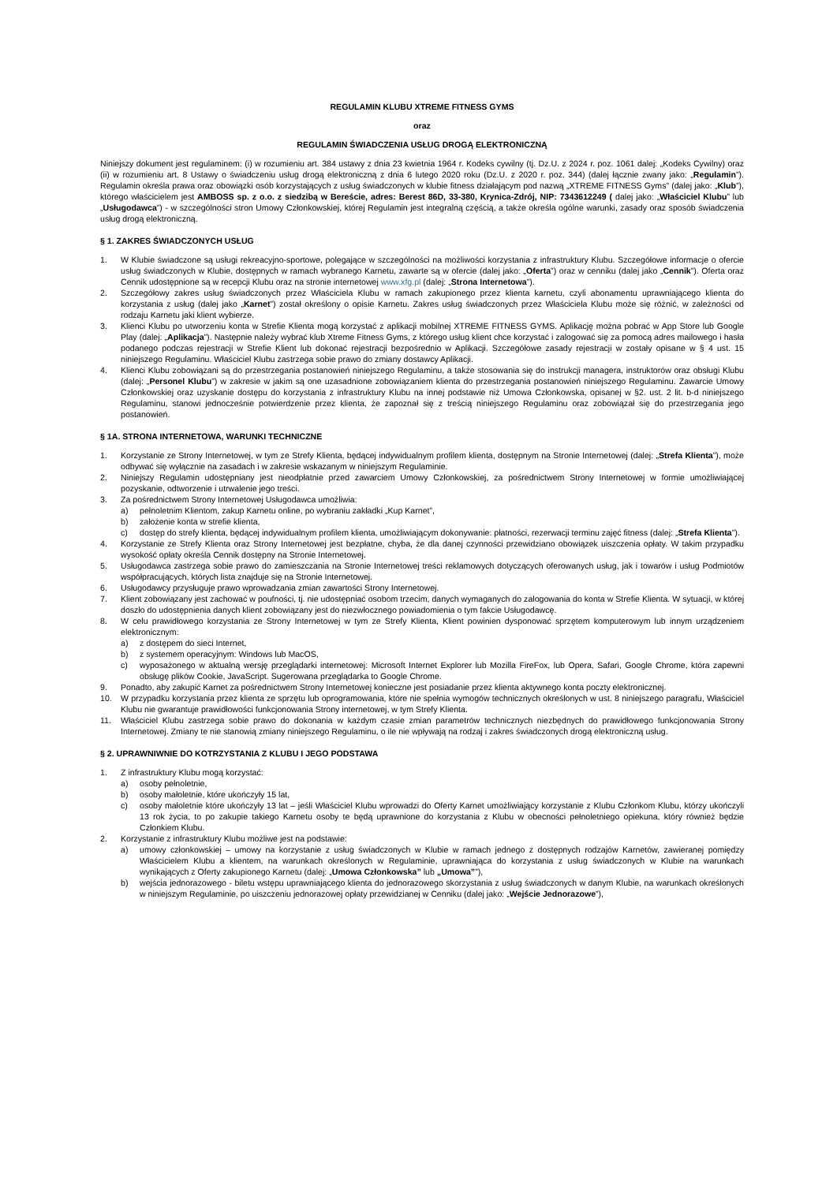REGULAMIN KLUBU XTREME FITNESS GYMS
oraz
REGULAMIN ŚWIADCZENIA USŁUG DROGĄ ELEKTRONICZNĄ
Niniejszy dokument jest regulaminem: (i) w rozumieniu art. 384 ustawy z dnia 23 kwietnia 1964 r. Kodeks cywilny (tj. Dz.U. z 2024 r. poz. 1061 dalej: „Kodeks Cywilny) oraz (ii) w rozumieniu art. 8 Ustawy o świadczeniu usług drogą elektroniczną z dnia 6 lutego 2020 roku (Dz.U. z 2020 r. poz. 344) (dalej łącznie zwany jako: „Regulamin”). Regulamin określa prawa oraz obowiązki osób korzystających z usług świadczonych w klubie fitness działającym pod nazwą „XTREME FITNESS Gyms” (dalej jako: „Klub”), którego właścicielem jest AMBOSS sp. z o.o. z siedzibą w Bereście, adres: Berest 86D, 33-380, Krynica-Zdrój, NIP: 7343612249 ( dalej jako: „Właściciel Klubu” lub „Usługodawca”) - w szczególności stron Umowy Członkowskiej, której Regulamin jest integralną częścią, a także określa ogólne warunki, zasady oraz sposób świadczenia usług drogą elektroniczną.
§ 1. ZAKRES ŚWIADCZONYCH USŁUG
1. W Klubie świadczone są usługi rekreacyjno-sportowe, polegające w szczególności na możliwości korzystania z infrastruktury Klubu. Szczegółowe informacje o ofercie usług świadczonych w Klubie, dostępnych w ramach wybranego Karnetu, zawarte są w ofercie (dalej jako: „Oferta”) oraz w cenniku (dalej jako „Cennik”). Oferta oraz Cennik udostępnione są w recepcji Klubu oraz na stronie internetowej www.xfg.pl (dalej: „Strona Internetowa”).
2. Szczegółowy zakres usług świadczonych przez Właściciela Klubu w ramach zakupionego przez klienta karnetu, czyli abonamentu uprawniającego klienta do korzystania z usług (dalej jako „Karnet”) został określony o opisie Karnetu. Zakres usług świadczonych przez Właściciela Klubu może się różnić, w zależności od rodzaju Karnetu jaki klient wybierze.
3. Klienci Klubu po utworzeniu konta w Strefie Klienta mogą korzystać z aplikacji mobilnej XTREME FITNESS GYMS. Aplikację można pobrać w App Store lub Google Play (dalej: „Aplikacja”). Następnie należy wybrać klub Xtreme Fitness Gyms, z którego usług klient chce korzystać i zalogować się za pomocą adres mailowego i hasła podanego podczas rejestracji w Strefie Klient lub dokonać rejestracji bezpośrednio w Aplikacji. Szczegółowe zasady rejestracji w zostały opisane w § 4 ust. 15 niniejszego Regulaminu. Właściciel Klubu zastrzega sobie prawo do zmiany dostawcy Aplikacji.
4. Klienci Klubu zobowiązani są do przestrzegania postanowień niniejszego Regulaminu, a także stosowania się do instrukcji managera, instruktorów oraz obsługi Klubu (dalej: „Personel Klubu”) w zakresie w jakim są one uzasadnione zobowiązaniem klienta do przestrzegania postanowień niniejszego Regulaminu. Zawarcie Umowy Członkowskiej oraz uzyskanie dostępu do korzystania z infrastruktury Klubu na innej podstawie niż Umowa Członkowska, opisanej w §2. ust. 2 lit. b-d niniejszego Regulaminu, stanowi jednocześnie potwierdzenie przez klienta, że zapoznał się z treścią niniejszego Regulaminu oraz zobowiązał się do przestrzegania jego postanowień.
§ 1A. STRONA INTERNETOWA, WARUNKI TECHNICZNE
1. Korzystanie ze Strony Internetowej, w tym ze Strefy Klienta, będącej indywidualnym profilem klienta, dostępnym na Stronie Internetowej (dalej: „Strefa Klienta”), może odbywać się wyłącznie na zasadach i w zakresie wskazanym w niniejszym Regulaminie.
2. Niniejszy Regulamin udostępniany jest nieodpłatnie przed zawarciem Umowy Członkowskiej, za pośrednictwem Strony Internetowej w formie umożliwiającej pozyskanie, odtworzenie i utrwalenie jego treści.
3. Za pośrednictwem Strony Internetowej Usługodawca umożliwia:
a) pełnoletnim Klientom, zakup Karnetu online, po wybraniu zakładki „Kup Karnet”,
b) założenie konta w strefie klienta,
c) dostęp do strefy klienta, będącej indywidualnym profilem klienta, umożliwiającym dokonywanie: płatności, rezerwacji terminu zajęć fitness (dalej: „Strefa Klienta”).
4. Korzystanie ze Strefy Klienta oraz Strony Internetowej jest bezpłatne, chyba, że dla danej czynności przewidziano obowiązek uiszczenia opłaty. W takim przypadku wysokość opłaty określa Cennik dostępny na Stronie Internetowej.
5. Usługodawca zastrzega sobie prawo do zamieszczania na Stronie Internetowej treści reklamowych dotyczących oferowanych usług, jak i towarów i usług Podmiotów współpracujących, których lista znajduje się na Stronie Internetowej.
6. Usługodawcy przysługuje prawo wprowadzania zmian zawartości Strony Internetowej.
7. Klient zobowiązany jest zachować w poufności, tj. nie udostępniać osobom trzecim, danych wymaganych do zalogowania do konta w Strefie Klienta. W sytuacji, w której doszło do udostępnienia danych klient zobowiązany jest do niezwłocznego powiadomienia o tym fakcie Usługodawcę.
8. W celu prawidłowego korzystania ze Strony Internetowej w tym ze Strefy Klienta, Klient powinien dysponować sprzętem komputerowym lub innym urządzeniem elektronicznym:
a) z dostępem do sieci Internet,
b) z systemem operacyjnym: Windows lub MacOS,
c) wyposażonego w aktualną wersję przeglądarki internetowej: Microsoft Internet Explorer lub Mozilla FireFox, lub Opera, Safari, Google Chrome, która zapewni obsługę plików Cookie, JavaScript. Sugerowana przeglądarka to Google Chrome.
9. Ponadto, aby zakupić Karnet za pośrednictwem Strony Internetowej konieczne jest posiadanie przez klienta aktywnego konta poczty elektronicznej.
10. W przypadku korzystania przez klienta ze sprzętu lub oprogramowania, które nie spełnia wymogów technicznych określonych w ust. 8 niniejszego paragrafu, Właściciel Klubu nie gwarantuje prawidłowości funkcjonowania Strony internetowej, w tym Strefy Klienta.
11. Właściciel Klubu zastrzega sobie prawo do dokonania w każdym czasie zmian parametrów technicznych niezbędnych do prawidłowego funkcjonowania Strony Internetowej. Zmiany te nie stanowią zmiany niniejszego Regulaminu, o ile nie wpływają na rodzaj i zakres świadczonych drogą elektroniczną usług.
§ 2. UPRAWNIWNIE DO KOTRZYSTANIA Z KLUBU I JEGO PODSTAWA
1. Z infrastruktury Klubu mogą korzystać:
a) osoby pełnoletnie,
b) osoby małoletnie, które ukończyły 15 lat,
c) osoby małoletnie które ukończyły 13 lat – jeśli Właściciel Klubu wprowadzi do Oferty Karnet umożliwiający korzystanie z Klubu Członkom Klubu, którzy ukończyli 13 rok życia, to po zakupie takiego Karnetu osoby te będą uprawnione do korzystania z Klubu w obecności pełnoletniego opiekuna, który również będzie Członkiem Klubu.
2. Korzystanie z infrastruktury Klubu możliwe jest na podstawie:
a) umowy członkowskiej – umowy na korzystanie z usług świadczonych w Klubie w ramach jednego z dostępnych rodzajów Karnetów, zawieranej pomiędzy Właścicielem Klubu a klientem, na warunkach określonych w Regulaminie, uprawniająca do korzystania z usług świadczonych w Klubie na warunkach wynikających z Oferty zakupionego Karnetu (dalej: „Umowa Członkowska” lub „Umowa””),
b) wejścia jednorazowego - biletu wstępu uprawniającego klienta do jednorazowego skorzystania z usług świadczonych w danym Klubie, na warunkach określonych w niniejszym Regulaminie, po uiszczeniu jednorazowej opłaty przewidzianej w Cenniku (dalej jako: „Wejście Jednorazowe”),